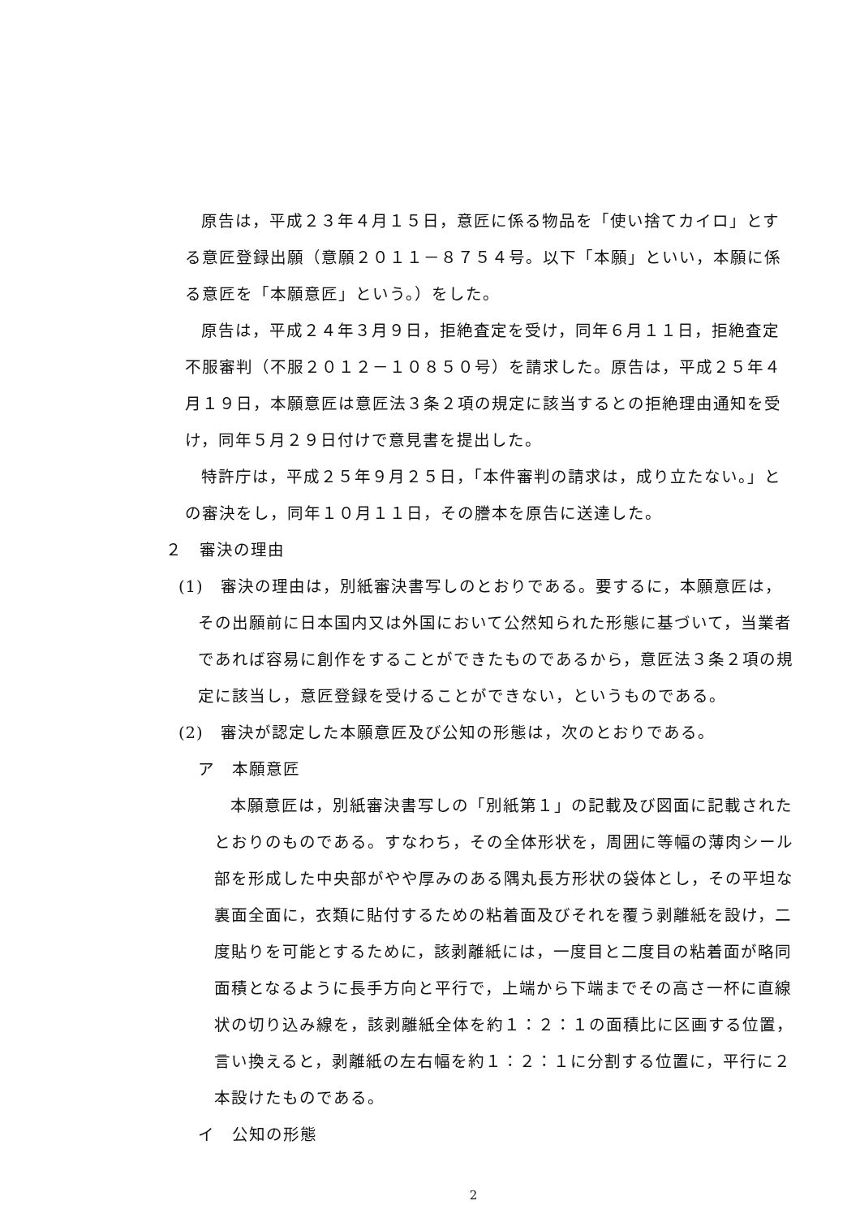原告は，平成２３年４月１５日，意匠に係る物品を「使い捨てカイロ」とする意匠登録出願（意願２０１１－８７５４号。以下「本願」といい，本願に係る意匠を「本願意匠」という。）をした。
原告は，平成２４年３月９日，拒絶査定を受け，同年６月１１日，拒絶査定不服審判（不服２０１２－１０８５０号）を請求した。原告は，平成２５年４月１９日，本願意匠は意匠法３条２項の規定に該当するとの拒絶理由通知を受け，同年５月２９日付けで意見書を提出した。
特許庁は，平成２５年９月２５日，「本件審判の請求は，成り立たない。」との審決をし，同年１０月１１日，その謄本を原告に送達した。
２　審決の理由
(1)　審決の理由は，別紙審決書写しのとおりである。要するに，本願意匠は，その出願前に日本国内又は外国において公然知られた形態に基づいて，当業者であれば容易に創作をすることができたものであるから，意匠法３条２項の規定に該当し，意匠登録を受けることができない，というものである。
(2)　審決が認定した本願意匠及び公知の形態は，次のとおりである。
ア　本願意匠
本願意匠は，別紙審決書写しの「別紙第１」の記載及び図面に記載されたとおりのものである。すなわち，その全体形状を，周囲に等幅の薄肉シール部を形成した中央部がやや厚みのある隅丸長方形状の袋体とし，その平坦な裏面全面に，衣類に貼付するための粘着面及びそれを覆う剥離紙を設け，二度貼りを可能とするために，該剥離紙には，一度目と二度目の粘着面が略同面積となるように長手方向と平行で，上端から下端までその高さ一杯に直線状の切り込み線を，該剥離紙全体を約１：２：１の面積比に区画する位置，言い換えると，剥離紙の左右幅を約１：２：１に分割する位置に，平行に２本設けたものである。
イ　公知の形態
2